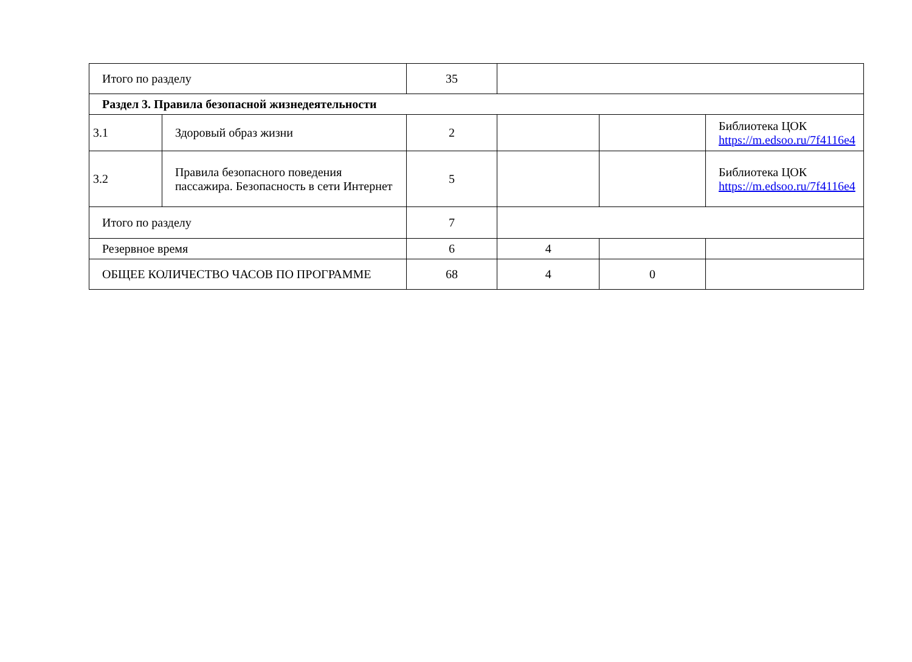| Итого по разделу | | 35 | | | |
| Раздел 3. Правила безопасной жизнедеятельности | | | | | |
| 3.1 | Здоровый образ жизни | 2 | | | Библиотека ЦОК https://m.edsoo.ru/7f4116e4 |
| 3.2 | Правила безопасного поведения пассажира. Безопасность в сети Интернет | 5 | | | Библиотека ЦОК https://m.edsoo.ru/7f4116e4 |
| Итого по разделу | | 7 | | | |
| Резервное время | | 6 | 4 | | |
| ОБЩЕЕ КОЛИЧЕСТВО ЧАСОВ ПО ПРОГРАММЕ | | 68 | 4 | 0 | |